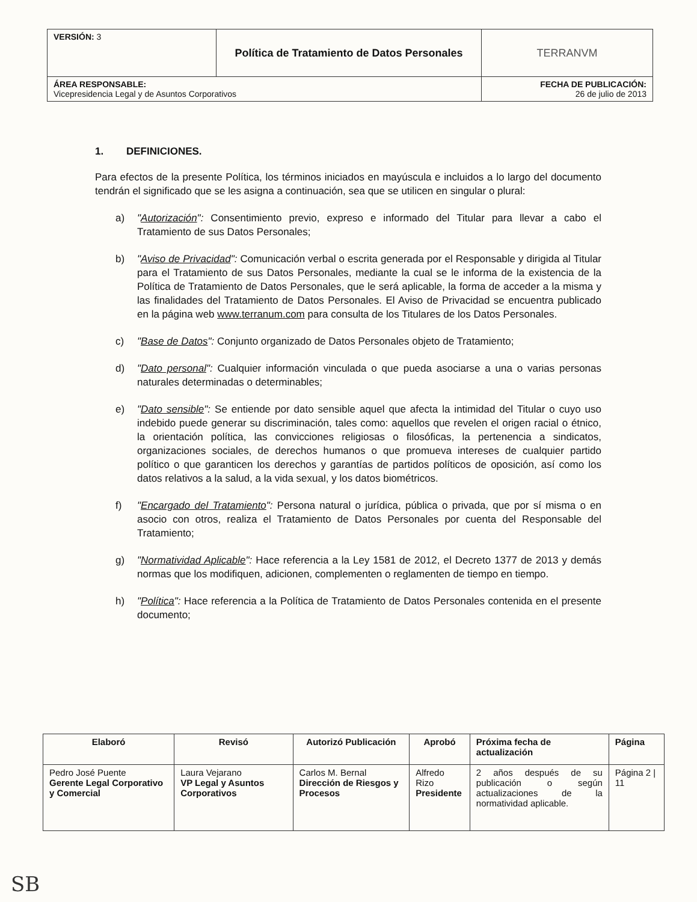| VERSIÓN: 3 | Política de Tratamiento de Datos Personales | TERRANVM |
| ÁREA RESPONSABLE: Vicepresidencia Legal y de Asuntos Corporativos | | FECHA DE PUBLICACIÓN: 26 de julio de 2013 |
1. DEFINICIONES.
Para efectos de la presente Política, los términos iniciados en mayúscula e incluidos a lo largo del documento tendrán el significado que se les asigna a continuación, sea que se utilicen en singular o plural:
a) "Autorización": Consentimiento previo, expreso e informado del Titular para llevar a cabo el Tratamiento de sus Datos Personales;
b) "Aviso de Privacidad": Comunicación verbal o escrita generada por el Responsable y dirigida al Titular para el Tratamiento de sus Datos Personales, mediante la cual se le informa de la existencia de la Política de Tratamiento de Datos Personales, que le será aplicable, la forma de acceder a la misma y las finalidades del Tratamiento de Datos Personales. El Aviso de Privacidad se encuentra publicado en la página web www.terranum.com para consulta de los Titulares de los Datos Personales.
c) "Base de Datos": Conjunto organizado de Datos Personales objeto de Tratamiento;
d) "Dato personal": Cualquier información vinculada o que pueda asociarse a una o varias personas naturales determinadas o determinables;
e) "Dato sensible": Se entiende por dato sensible aquel que afecta la intimidad del Titular o cuyo uso indebido puede generar su discriminación, tales como: aquellos que revelen el origen racial o étnico, la orientación política, las convicciones religiosas o filosóficas, la pertenencia a sindicatos, organizaciones sociales, de derechos humanos o que promueva intereses de cualquier partido político o que garanticen los derechos y garantías de partidos políticos de oposición, así como los datos relativos a la salud, a la vida sexual, y los datos biométricos.
f) "Encargado del Tratamiento": Persona natural o jurídica, pública o privada, que por sí misma o en asocio con otros, realiza el Tratamiento de Datos Personales por cuenta del Responsable del Tratamiento;
g) "Normatividad Aplicable": Hace referencia a la Ley 1581 de 2012, el Decreto 1377 de 2013 y demás normas que los modifiquen, adicionen, complementen o reglamenten de tiempo en tiempo.
h) "Política": Hace referencia a la Política de Tratamiento de Datos Personales contenida en el presente documento;
| Elaboró | Revisó | Autorizó Publicación | Aprobó | Próxima fecha de actualización | Página |
| --- | --- | --- | --- | --- | --- |
| Pedro José Puente Gerente Legal Corporativo y Comercial | Laura Vejarano VP Legal y Asuntos Corporativos | Carlos M. Bernal Dirección de Riesgos y Procesos | Alfredo Rizo Presidente | 2 años después de su publicación o según actualizaciones de la normatividad aplicable. | Página 2 / 11 |
SB